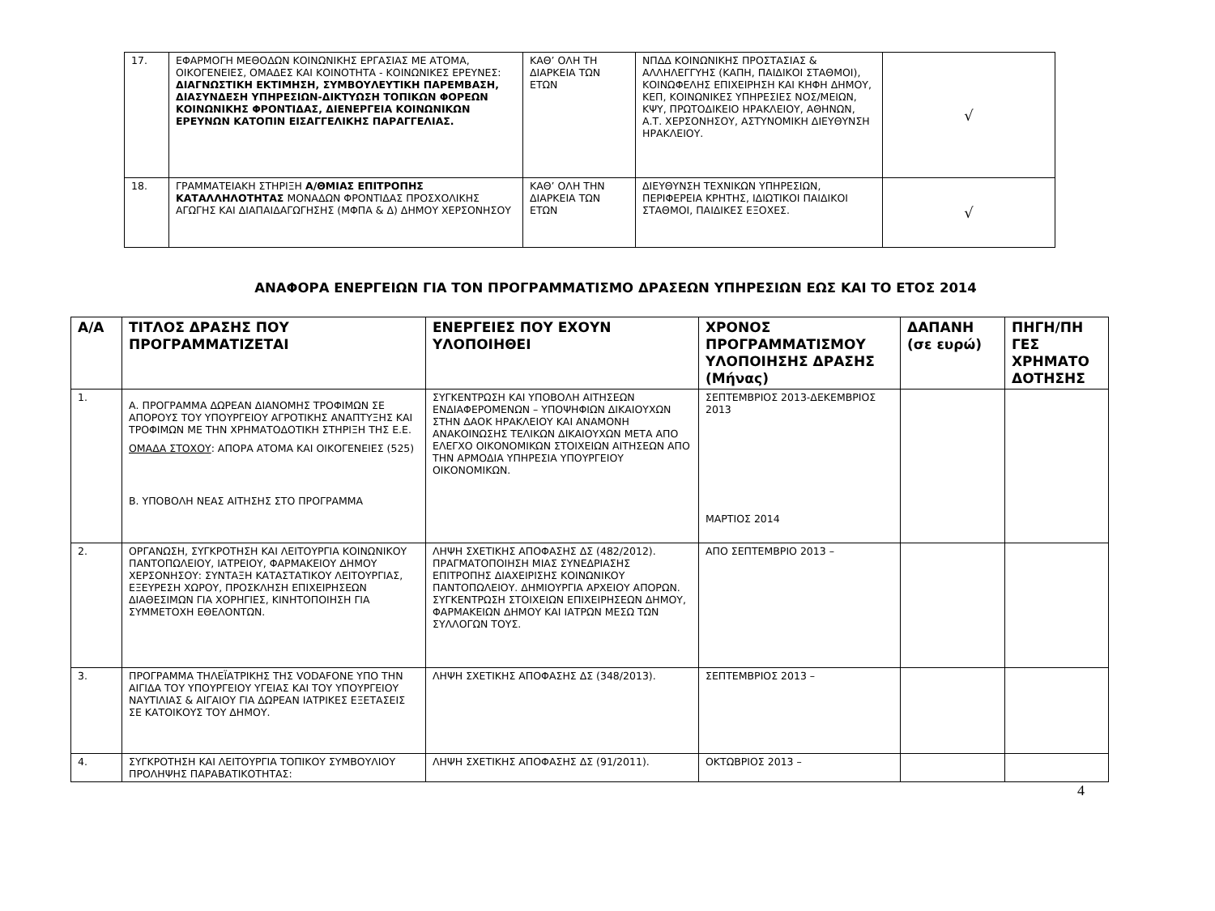| 17. | ΕΦΑΡΜΟΓΗ ΜΕΘΟΔΩΝ ΚΟΙΝΩΝΙΚΗΣ ΕΡΓΑΣΙΑΣ ΜΕ ΑΤΟΜΑ, ΟΙΚΟΓΕΝΕΙΕΣ, ΟΜΑΔΕΣ ΚΑΙ ΚΟΙΝΟΤΗΤΑ - ΚΟΙΝΩΝΙΚΕΣ ΕΡΕΥΝΕΣ: ΔΙΑΓΝΩΣΤΙΚΗ ΕΚΤΙΜΗΣΗ, ΣΥΜΒΟΥΛΕΥΤΙΚΗ ΠΑΡΕΜΒΑΣΗ, ΔΙΑΣΥΝΔΕΣΗ ΥΠΗΡΕΣΙΩΝ-ΔΙΚΤΥΩΣΗ ΤΟΠΙΚΩΝ ΦΟΡΕΩΝ ΚΟΙΝΩΝΙΚΗΣ ΦΡΟΝΤΙΔΑΣ, ΔΙΕΝΕΡΓΕΙΑ ΚΟΙΝΩΝΙΚΩΝ ΕΡΕΥΝΩΝ ΚΑΤΟΠΙΝ ΕΙΣΑΓΓΕΛΙΚΗΣ ΠΑΡΑΓΓΕΛΙΑΣ. | ΚΑΘ’ ΟΛΗ ΤΗ ΔΙΑΡΚΕΙΑ ΤΩΝ ΕΤΩΝ | ΝΠΔΔ ΚΟΙΝΩΝΙΚΗΣ ΠΡΟΣΤΑΣΙΑΣ & ΑΛΛΗΛΕΓΓΥΗΣ (ΚΑΠΗ, ΠΑΙΔΙΚΟΙ ΣΤΑΘΜΟΙ), ΚΟΙΝΩΦΕΛΗΣ ΕΠΙΧΕΙΡΗΣΗ ΚΑΙ ΚΗΦΗ ΔΗΜΟΥ, ΚΕΠ, ΚΟΙΝΩΝΙΚΕΣ ΥΠΗΡΕΣΙΕΣ ΝΟΣ/ΜΕΙΩΝ, ΚΨΥ, ΠΡΩΤΟΔΙΚΕΙΟ ΗΡΑΚΛΕΙΟΥ, ΑΘΗΝΩΝ, Α.Τ. ΧΕΡΣΟΝΗΣΟΥ, ΑΣΤΥΝΟΜΙΚΗ ΔΙΕΥΘΥΝΣΗ ΗΡΑΚΛΕΙΟΥ. | √ |
| 18. | ΓΡΑΜΜΑΤΕΙΑΚΗ ΣΤΗΡΙΞΗ Α/ΘΜΙΑΣ ΕΠΙΤΡΟΠΗΣ ΚΑΤΑΛΛΗΛΟΤΗΤΑΣ ΜΟΝΑΔΩΝ ΦΡΟΝΤΙΔΑΣ ΠΡΟΣΧΟΛΙΚΗΣ ΑΓΩΓΗΣ ΚΑΙ ΔΙΑΠΑΙΔΑΓΩΓΗΣΗΣ (ΜΦΠΑ & Δ) ΔΗΜΟΥ ΧΕΡΣΟΝΗΣΟΥ | ΚΑΘ’ ΟΛΗ ΤΗΝ ΔΙΑΡΚΕΙΑ ΤΩΝ ΕΤΩΝ | ΔΙΕΥΘΥΝΣΗ ΤΕΧΝΙΚΩΝ ΥΠΗΡΕΣΙΩΝ, ΠΕΡΙΦΕΡΕΙΑ ΚΡΗΤΗΣ, ΙΔΙΩΤΙΚΟΙ ΠΑΙΔΙΚΟΙ ΣΤΑΘΜΟΙ, ΠΑΙΔΙΚΕΣ ΕΞΟΧΕΣ. | √ |
ΑΝΑΦΟΡΑ ΕΝΕΡΓΕΙΩΝ ΓΙΑ ΤΟΝ ΠΡΟΓΡΑΜΜΑΤΙΣΜΟ ΔΡΑΣΕΩΝ ΥΠΗΡΕΣΙΩΝ ΕΩΣ ΚΑΙ ΤΟ ΕΤΟΣ 2014
| Α/Α | ΤΙΤΛΟΣ ΔΡΑΣΗΣ ΠΟΥ ΠΡΟΓΡΑΜΜΑΤΙΖΕΤΑΙ | ΕΝΕΡΓΕΙΕΣ ΠΟΥ ΕΧΟΥΝ ΥΛΟΠΟΙΗΘΕΙ | ΧΡΟΝΟΣ ΠΡΟΓΡΑΜΜΑΤΙΣΜΟΥ ΥΛΟΠΟΙΗΣΗΣ ΔΡΑΣΗΣ (Μήνας) | ΔΑΠΑΝΗ (σε ευρώ) | ΠΗΓΗ/ΠΗ ΓΕΣ ΧΡΗΜΑΤΟ ΔΟΤΗΣΗΣ |
| --- | --- | --- | --- | --- | --- |
| 1. | Α. ΠΡΟΓΡΑΜΜΑ ΔΩΡΕΑΝ ΔΙΑΝΟΜΗΣ ΤΡΟΦΙΜΩΝ ΣΕ ΑΠΟΡΟΥΣ ΤΟΥ ΥΠΟΥΡΓΕΙΟΥ ΑΓΡΟΤΙΚΗΣ ΑΝΑΠΤΥΞΗΣ ΚΑΙ ΤΡΟΦΙΜΩΝ ΜΕ ΤΗΝ ΧΡΗΜΑΤΟΔΟΤΙΚΗ ΣΤΗΡΙΞΗ ΤΗΣ Ε.Ε. ΟΜΑΔΑ ΣΤΟΧΟΥ : ΑΠΟΡΑ ΑΤΟΜΑ ΚΑΙ ΟΙΚΟΓΕΝΕΙΕΣ (525) Β. ΥΠΟΒΟΛΗ ΝΕΑΣ ΑΙΤΗΣΗΣ ΣΤΟ ΠΡΟΓΡΑΜΜΑ | ΣΥΓΚΕΝΤΡΩΣΗ ΚΑΙ ΥΠΟΒΟΛΗ ΑΙΤΗΣΕΩΝ ΕΝΔΙΑΦΕΡΟΜΕΝΩΝ – ΥΠΟΨΗΦΙΩΝ ΔΙΚΑΙΟΥΧΩΝ ΣΤΗΝ ΔΑΟΚ ΗΡΑΚΛΕΙΟΥ ΚΑΙ ΑΝΑΜΟΝΗ ΑΝΑΚΟΙΝΩΣΗΣ ΤΕΛΙΚΩΝ ΔΙΚΑΙΟΥΧΩΝ ΜΕΤΑ ΑΠΟ ΕΛΕΓΧΟ ΟΙΚΟΝΟΜΙΚΩΝ ΣΤΟΙΧΕΙΩΝ ΑΙΤΗΣΕΩΝ ΑΠΟ ΤΗΝ ΑΡΜΟΔΙΑ ΥΠΗΡΕΣΙΑ ΥΠΟΥΡΓΕΙΟΥ ΟΙΚΟΝΟΜΙΚΩΝ. | ΣΕΠΤΕΜΒΡΙΟΣ 2013-ΔΕΚΕΜΒΡΙΟΣ 2013 ΜΑΡΤΙΟΣ 2014 | | |
| 2. | ΟΡΓΑΝΩΣΗ, ΣΥΓΚΡΟΤΗΣΗ ΚΑΙ ΛΕΙΤΟΥΡΓΙΑ ΚΟΙΝΩΝΙΚΟΥ ΠΑΝΤΟΠΩΛΕΙΟΥ, ΙΑΤΡΕΙΟΥ, ΦΑΡΜΑΚΕΙΟΥ ΔΗΜΟΥ ΧΕΡΣΟΝΗΣΟΥ: ΣΥΝΤΑΞΗ ΚΑΤΑΣΤΑΤΙΚΟΥ ΛΕΙΤΟΥΡΓΙΑΣ, ΕΞΕΥΡΕΣΗ ΧΩΡΟΥ, ΠΡΟΣΚΛΗΣΗ ΕΠΙΧΕΙΡΗΣΕΩΝ ΔΙΑΘΕΣΙΜΩΝ ΓΙΑ ΧΟΡΗΓΙΕΣ, ΚΙΝΗΤΟΠΟΙΗΣΗ ΓΙΑ ΣΥΜΜΕΤΟΧΗ ΕΘΕΛΟΝΤΩΝ. | ΛΗΨΗ ΣΧΕΤΙΚΗΣ ΑΠΟΦΑΣΗΣ ΔΣ (482/2012). ΠΡΑΓΜΑΤΟΠΟΙΗΣΗ ΜΙΑΣ ΣΥΝΕΔΡΙΑΣΗΣ ΕΠΙΤΡΟΠΗΣ ΔΙΑΧΕΙΡΙΣΗΣ ΚΟΙΝΩΝΙΚΟΥ ΠΑΝΤΟΠΩΛΕΙΟΥ. ΔΗΜΙΟΥΡΓΙΑ ΑΡΧΕΙΟΥ ΑΠΟΡΩΝ. ΣΥΓΚΕΝΤΡΩΣΗ ΣΤΟΙΧΕΙΩΝ ΕΠΙΧΕΙΡΗΣΕΩΝ ΔΗΜΟΥ, ΦΑΡΜΑΚΕΙΩΝ ΔΗΜΟΥ ΚΑΙ ΙΑΤΡΩΝ ΜΕΣΩ ΤΩΝ ΣΥΛΛΟΓΩΝ ΤΟΥΣ. | ΑΠΟ ΣΕΠΤΕΜΒΡΙΟ 2013 – | | |
| 3. | ΠΡΟΓΡΑΜΜΑ ΤΗΛΕΪΑΤΡΙΚΗΣ ΤΗΣ VODAFONE ΥΠΟ ΤΗΝ ΑΙΓΙΔΑ ΤΟΥ ΥΠΟΥΡΓΕΙΟΥ ΥΓΕΙΑΣ ΚΑΙ ΤΟΥ ΥΠΟΥΡΓΕΙΟΥ ΝΑΥΤΙΛΙΑΣ & ΑΙΓΑΙΟΥ ΓΙΑ ΔΩΡΕΑΝ ΙΑΤΡΙΚΕΣ ΕΞΕΤΑΣΕΙΣ ΣΕ ΚΑΤΟΙΚΟΥΣ ΤΟΥ ΔΗΜΟΥ. | ΛΗΨΗ ΣΧΕΤΙΚΗΣ ΑΠΟΦΑΣΗΣ ΔΣ (348/2013). | ΣΕΠΤΕΜΒΡΙΟΣ 2013 – | | |
| 4. | ΣΥΓΚΡΟΤΗΣΗ ΚΑΙ ΛΕΙΤΟΥΡΓΙΑ ΤΟΠΙΚΟΥ ΣΥΜΒΟΥΛΙΟΥ ΠΡΟΛΗΨΗΣ ΠΑΡΑΒΑΤΙΚΟΤΗΤΑΣ: | ΛΗΨΗ ΣΧΕΤΙΚΗΣ ΑΠΟΦΑΣΗΣ ΔΣ (91/2011). | ΟΚΤΩΒΡΙΟΣ 2013 – | | |
4